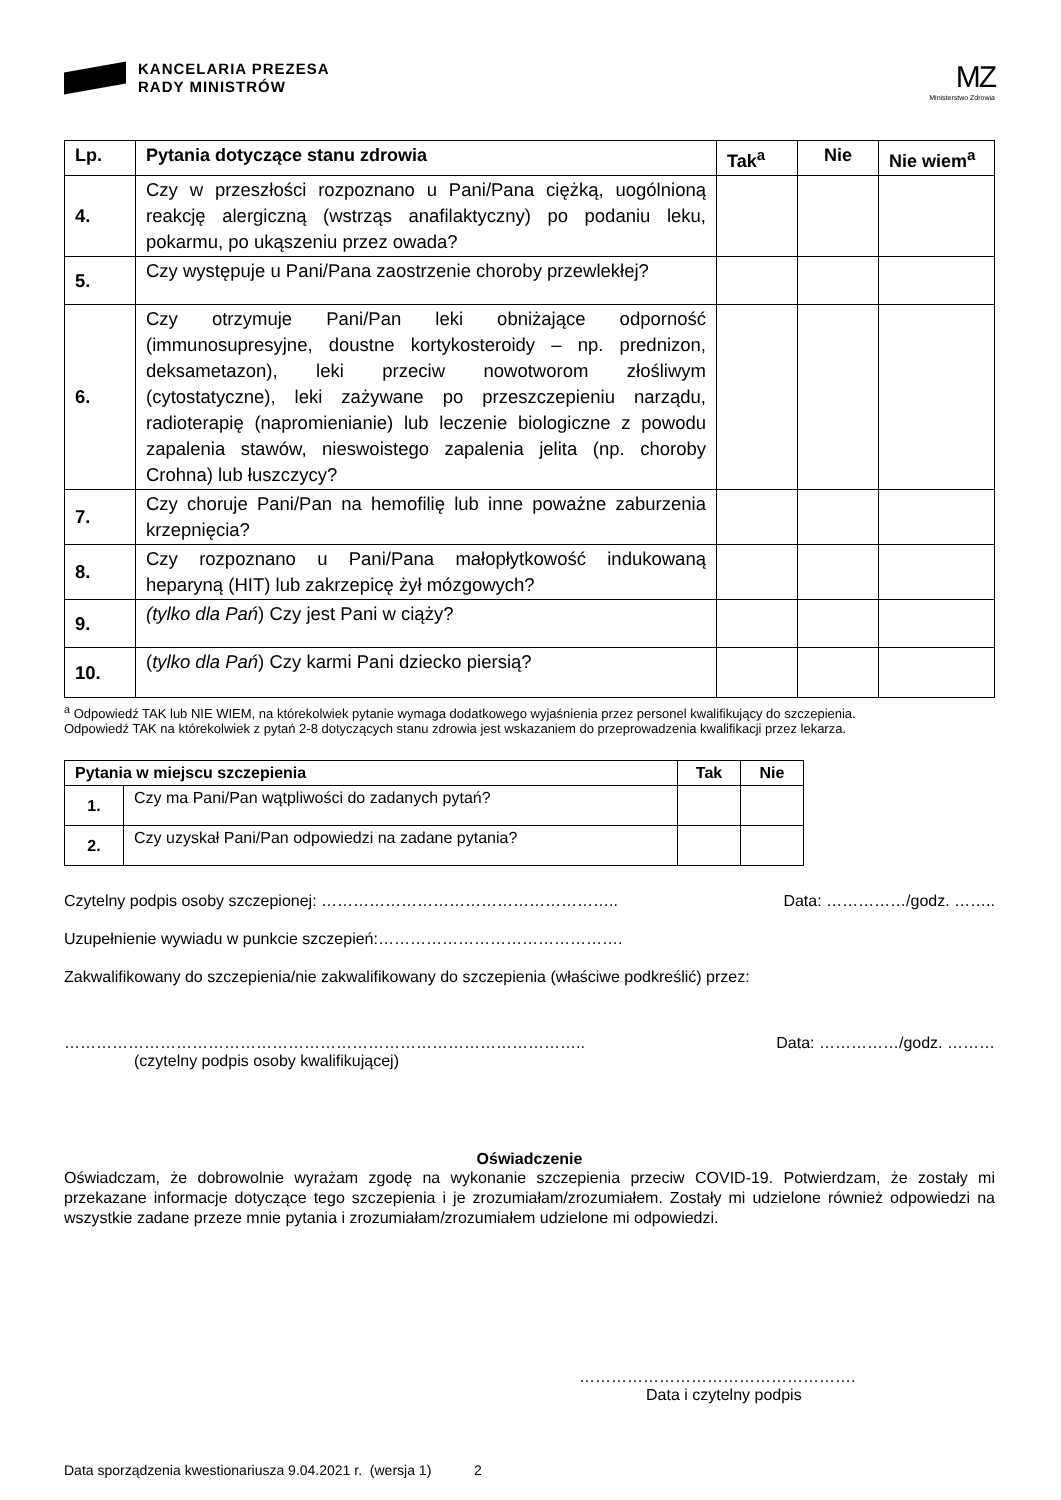KANCELARIA PREZESA
RADY MINISTRÓW
MZ
Ministerstwo Zdrowia
| Lp. | Pytania dotyczące stanu zdrowia | Tak<sup>a</sup> | Nie | Nie wiem<sup>a</sup> |
| --- | --- | --- | --- | --- |
| 4. | Czy w przeszłości rozpoznano u Pani/Pana ciężką, uogólnioną reakcję alergiczną (wstrząs anafilaktyczny) po podaniu leku, pokarmu, po ukąszeniu przez owada? | | | |
| 5. | Czy występuje u Pani/Pana zaostrzenie choroby przewlekłej? | | | |
| 6. | Czy otrzymuje Pani/Pan leki obniżające odporność (immunosupresyjne, doustne kortykosteroidy – np. prednizon, deksametazon), leki przeciw nowotworom złośliwym (cytostatyczne), leki zażywane po przeszczepieniu narządu, radioterapię (napromienianie) lub leczenie biologiczne z powodu zapalenia stawów, nieswoistego zapalenia jelita (np. choroby Crohna) lub łuszczycy? | | | |
| 7. | Czy choruje Pani/Pan na hemofilię lub inne poważne zaburzenia krzepnięcia? | | | |
| 8. | Czy rozpoznano u Pani/Pana małopłytkowość indukowaną heparyną (HIT) lub zakrzepicę żył mózgowych? | | | |
| 9. | (tylko dla Pań ) Czy jest Pani w ciąży? | | | |
| 10. | ( tylko dla Pań ) Czy karmi Pani dziecko piersią? | | | |
<sup>a</sup> Odpowiedź TAK lub NIE WIEM, na którekolwiek pytanie wymaga dodatkowego wyjaśnienia przez personel kwalifikujący do szczepienia.
Odpowiedź TAK na którekolwiek z pytań 2-8 dotyczących stanu zdrowia jest wskazaniem do przeprowadzenia kwalifikacji przez lekarza.
| Pytania w miejscu szczepienia | | Tak | Nie |
| --- | --- | --- | --- |
| 1. | Czy ma Pani/Pan wątpliwości do zadanych pytań? | | |
| 2. | Czy uzyskał Pani/Pan odpowiedzi na zadane pytania? | | |
Czytelny podpis osoby szczepionej: ………………………………………………..
Data: ……………/godz. ……..
Uzupełnienie wywiadu w punkcie szczepień:……………………………………….
Zakwalifikowany do szczepienia/nie zakwalifikowany do szczepienia (właściwe podkreślić) przez:
……………………………………………………………………………………..
Data: ……………/godz. ………
(czytelny podpis osoby kwalifikującej)
Oświadczenie
Oświadczam, że dobrowolnie wyrażam zgodę na wykonanie szczepienia przeciw COVID-19. Potwierdzam, że zostały mi przekazane informacje dotyczące tego szczepienia i je zrozumiałam/zrozumiałem. Zostały mi udzielone również odpowiedzi na wszystkie zadane przeze mnie pytania i zrozumiałam/zrozumiałem udzielone mi odpowiedzi.
…………………………………………….
Data i czytelny podpis
Data sporządzenia kwestionariusza 9.04.2021 r. (wersja 1) 2